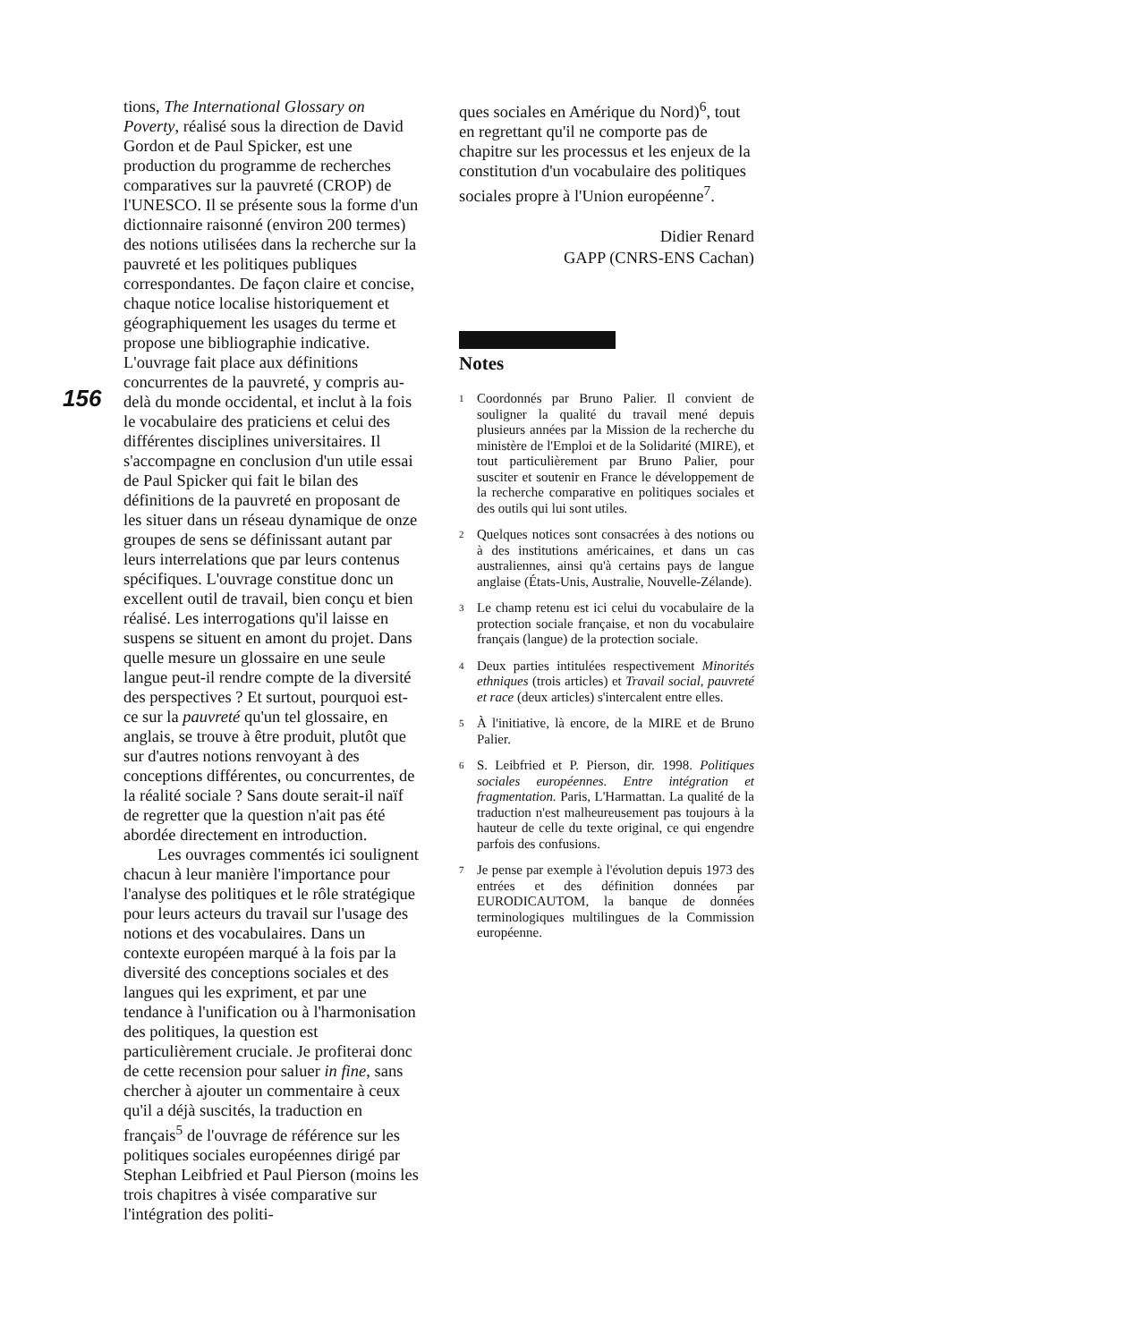156
tions, The International Glossary on Poverty, réalisé sous la direction de David Gordon et de Paul Spicker, est une production du programme de recherches comparatives sur la pauvreté (CROP) de l'UNESCO. Il se présente sous la forme d'un dictionnaire raisonné (environ 200 termes) des notions utilisées dans la recherche sur la pauvreté et les politiques publiques correspondantes. De façon claire et concise, chaque notice localise historiquement et géographiquement les usages du terme et propose une bibliographie indicative. L'ouvrage fait place aux définitions concurrentes de la pauvreté, y compris au-delà du monde occidental, et inclut à la fois le vocabulaire des praticiens et celui des différentes disciplines universitaires. Il s'accompagne en conclusion d'un utile essai de Paul Spicker qui fait le bilan des définitions de la pauvreté en proposant de les situer dans un réseau dynamique de onze groupes de sens se définissant autant par leurs interrelations que par leurs contenus spécifiques. L'ouvrage constitue donc un excellent outil de travail, bien conçu et bien réalisé. Les interrogations qu'il laisse en suspens se situent en amont du projet. Dans quelle mesure un glossaire en une seule langue peut-il rendre compte de la diversité des perspectives ? Et surtout, pourquoi est-ce sur la pauvreté qu'un tel glossaire, en anglais, se trouve à être produit, plutôt que sur d'autres notions renvoyant à des conceptions différentes, ou concurrentes, de la réalité sociale ? Sans doute serait-il naïf de regretter que la question n'ait pas été abordée directement en introduction.
Les ouvrages commentés ici soulignent chacun à leur manière l'importance pour l'analyse des politiques et le rôle stratégique pour leurs acteurs du travail sur l'usage des notions et des vocabulaires. Dans un contexte européen marqué à la fois par la diversité des conceptions sociales et des langues qui les expriment, et par une tendance à l'unification ou à l'harmonisation des politiques, la question est particulièrement cruciale. Je profiterai donc de cette recension pour saluer in fine, sans chercher à ajouter un commentaire à ceux qu'il a déjà suscités, la traduction en français<sup>5</sup> de l'ouvrage de référence sur les politiques sociales européennes dirigé par Stephan Leibfried et Paul Pierson (moins les trois chapitres à visée comparative sur l'intégration des politi-
ques sociales en Amérique du Nord)<sup>6</sup>, tout en regrettant qu'il ne comporte pas de chapitre sur les processus et les enjeux de la constitution d'un vocabulaire des politiques sociales propre à l'Union européenne<sup>7</sup>.
Didier Renard
GAPP (CNRS-ENS Cachan)
Notes
1 Coordonnés par Bruno Palier. Il convient de souligner la qualité du travail mené depuis plusieurs années par la Mission de la recherche du ministère de l'Emploi et de la Solidarité (MIRE), et tout particulièrement par Bruno Palier, pour susciter et soutenir en France le développement de la recherche comparative en politiques sociales et des outils qui lui sont utiles.
2 Quelques notices sont consacrées à des notions ou à des institutions américaines, et dans un cas australiennes, ainsi qu'à certains pays de langue anglaise (États-Unis, Australie, Nouvelle-Zélande).
3 Le champ retenu est ici celui du vocabulaire de la protection sociale française, et non du vocabulaire français (langue) de la protection sociale.
4 Deux parties intitulées respectivement Minorités ethniques (trois articles) et Travail social, pauvreté et race (deux articles) s'intercalent entre elles.
5 À l'initiative, là encore, de la MIRE et de Bruno Palier.
6 S. Leibfried et P. Pierson, dir. 1998. Politiques sociales européennes. Entre intégration et fragmentation. Paris, L'Harmattan. La qualité de la traduction n'est malheureusement pas toujours à la hauteur de celle du texte original, ce qui engendre parfois des confusions.
7 Je pense par exemple à l'évolution depuis 1973 des entrées et des définition données par EURODICAUTOM, la banque de données terminologiques multilingues de la Commission européenne.